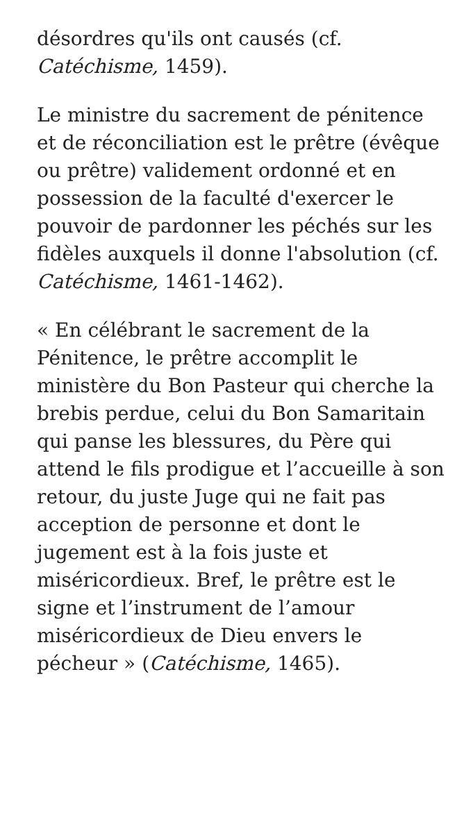désordres qu'ils ont causés (cf. Catéchisme, 1459).
Le ministre du sacrement de pénitence et de réconciliation est le prêtre (évêque ou prêtre) validement ordonné et en possession de la faculté d'exercer le pouvoir de pardonner les péchés sur les fidèles auxquels il donne l'absolution (cf. Catéchisme, 1461-1462).
« En célébrant le sacrement de la Pénitence, le prêtre accomplit le ministère du Bon Pasteur qui cherche la brebis perdue, celui du Bon Samaritain qui panse les blessures, du Père qui attend le fils prodigue et l’accueille à son retour, du juste Juge qui ne fait pas acception de personne et dont le jugement est à la fois juste et miséricordieux. Bref, le prêtre est le signe et l’instrument de l’amour miséricordieux de Dieu envers le pécheur » (Catéchisme, 1465).